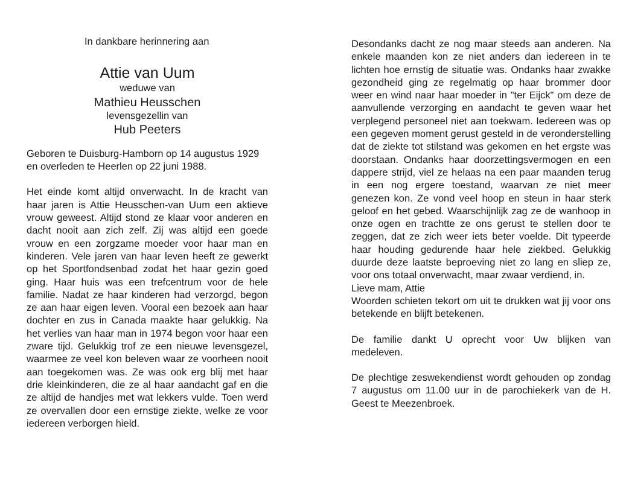In dankbare herinnering aan
Attie van Uum
weduwe van
Mathieu Heusschen
levensgezellin van
Hub Peeters
Geboren te Duisburg-Hamborn op 14 augustus 1929
en overleden te Heerlen op 22 juni 1988.
Het einde komt altijd onverwacht. In de kracht van haar jaren is Attie Heusschen-van Uum een aktieve vrouw geweest. Altijd stond ze klaar voor anderen en dacht nooit aan zich zelf. Zij was altijd een goede vrouw en een zorgzame moeder voor haar man en kinderen. Vele jaren van haar leven heeft ze gewerkt op het Sportfondsenbad zodat het haar gezin goed ging. Haar huis was een trefcentrum voor de hele familie. Nadat ze haar kinderen had verzorgd, begon ze aan haar eigen leven. Vooral een bezoek aan haar dochter en zus in Canada maakte haar gelukkig. Na het verlies van haar man in 1974 begon voor haar een zware tijd. Gelukkig trof ze een nieuwe levensgezel, waarmee ze veel kon beleven waar ze voorheen nooit aan toegekomen was. Ze was ook erg blij met haar drie kleinkinderen, die ze al haar aandacht gaf en die ze altijd de handjes met wat lekkers vulde. Toen werd ze overvallen door een ernstige ziekte, welke ze voor iedereen verborgen hield.
Desondanks dacht ze nog maar steeds aan anderen. Na enkele maanden kon ze niet anders dan iedereen in te lichten hoe ernstig de situatie was. Ondanks haar zwakke gezondheid ging ze regelmatig op haar brommer door weer en wind naar haar moeder in "ter Eijck" om deze de aanvullende verzorging en aandacht te geven waar het verplegend personeel niet aan toekwam. Iedereen was op een gegeven moment gerust gesteld in de veronderstelling dat de ziekte tot stilstand was gekomen en het ergste was doorstaan. Ondanks haar doorzettingsvermogen en een dappere strijd, viel ze helaas na een paar maanden terug in een nog ergere toestand, waarvan ze niet meer genezen kon. Ze vond veel hoop en steun in haar sterk geloof en het gebed. Waarschijnlijk zag ze de wanhoop in onze ogen en trachtte ze ons gerust te stellen door te zeggen, dat ze zich weer iets beter voelde. Dit typeerde haar houding gedurende haar hele ziekbed. Gelukkig duurde deze laatste beproeving niet zo lang en sliep ze, voor ons totaal onverwacht, maar zwaar verdiend, in.
Lieve mam, Attie
Woorden schieten tekort om uit te drukken wat jij voor ons betekende en blijft betekenen.
De familie dankt U oprecht voor Uw blijken van medeleven.
De plechtige zeswekendienst wordt gehouden op zondag 7 augustus om 11.00 uur in de parochiekerk van de H. Geest te Meezenbroek.